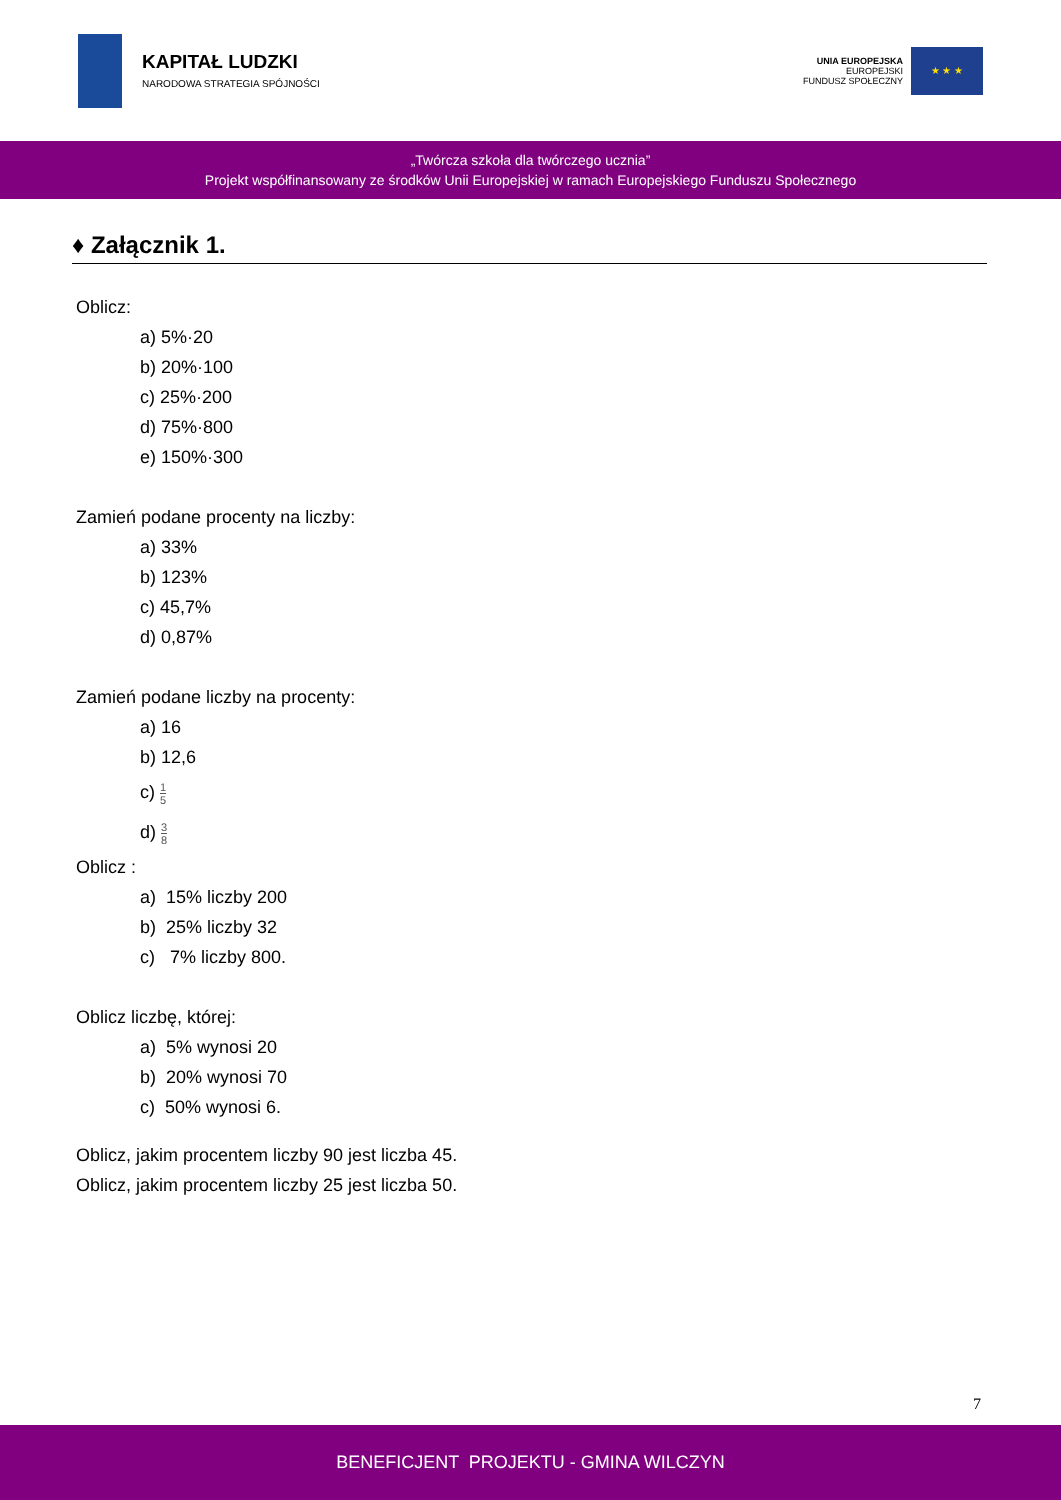KAPITAŁ LUDZKI
NARODOWA STRATEGIA SPÓJNOŚCI
UNIA EUROPEJSKA
EUROPEJSKI
FUNDUSZ SPOŁECZNY
★ ★ ★
„Twórcza szkoła dla twórczego ucznia”
Projekt współfinansowany ze środków Unii Europejskiej w ramach Europejskiego Funduszu Społecznego
♦ Załącznik 1.
Oblicz:
a) 5%·20
b) 20%·100
c) 25%·200
d) 75%·800
e) 150%·300
Zamień podane procenty na liczby:
a) 33%
b) 123%
c) 45,7%
d) 0,87%
Zamień podane liczby na procenty:
a) 16
b) 12,6
c) 1 5
d) 3 8
Oblicz :
a) 15% liczby 200
b) 25% liczby 32
c) 7% liczby 800.
Oblicz liczbę, której:
a) 5% wynosi 20
b) 20% wynosi 70
c) 50% wynosi 6.
Oblicz, jakim procentem liczby 90 jest liczba 45.
Oblicz, jakim procentem liczby 25 jest liczba 50.
7
BENEFICJENT PROJEKTU - GMINA WILCZYN